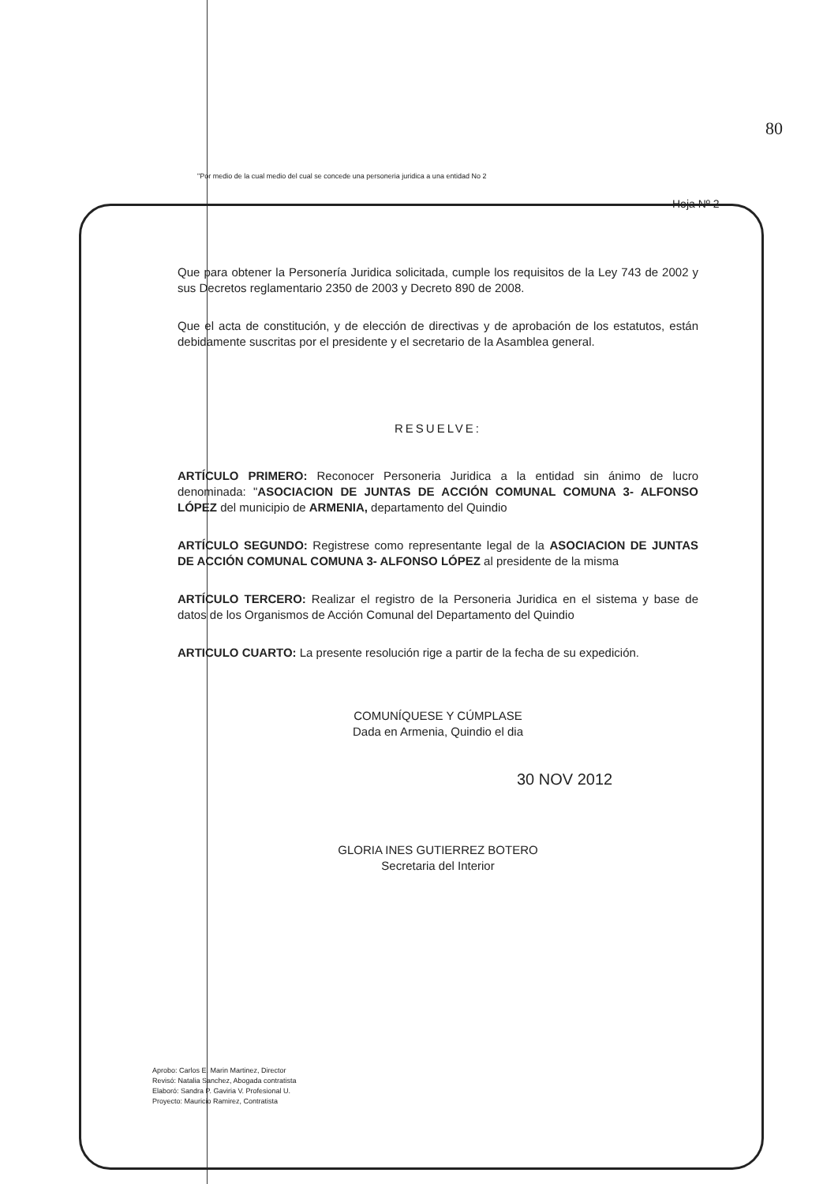80
"Por medio de la cual medio del cual se concede una personeria juridica a una entidad No 2
Hoja Nº 2
Que para obtener la Personería Juridica solicitada, cumple los requisitos de la Ley 743 de 2002 y sus Decretos reglamentario 2350 de 2003 y Decreto 890 de 2008.
Que el acta de constitución, y de elección de directivas y de aprobación de los estatutos, están debidamente suscritas por el presidente y el secretario de la Asamblea general.
RESUELVE:
ARTÍCULO PRIMERO: Reconocer Personeria Juridica a la entidad sin ánimo de lucro denominada: "ASOCIACION DE JUNTAS DE ACCIÓN COMUNAL COMUNA 3- ALFONSO LÓPEZ del municipio de ARMENIA, departamento del Quindio
ARTÍCULO SEGUNDO: Registrese como representante legal de la ASOCIACION DE JUNTAS DE ACCIÓN COMUNAL COMUNA 3- ALFONSO LÓPEZ al presidente de la misma
ARTÍCULO TERCERO: Realizar el registro de la Personeria Juridica en el sistema y base de datos de los Organismos de Acción Comunal del Departamento del Quindio
ARTICULO CUARTO: La presente resolución rige a partir de la fecha de su expedición.
COMUNÍQUESE Y CÚMPLASE
Dada en Armenia, Quindio el dia
30 NOV 2012
GLORIA INES GUTIERREZ BOTERO
Secretaria del Interior
Aprobo: Carlos E. Marin Martinez, Director
Revisó: Natalia Sanchez, Abogada contratista
Elaboró: Sandra P. Gaviria V. Profesional U.
Proyecto: Mauricio Ramirez, Contratista